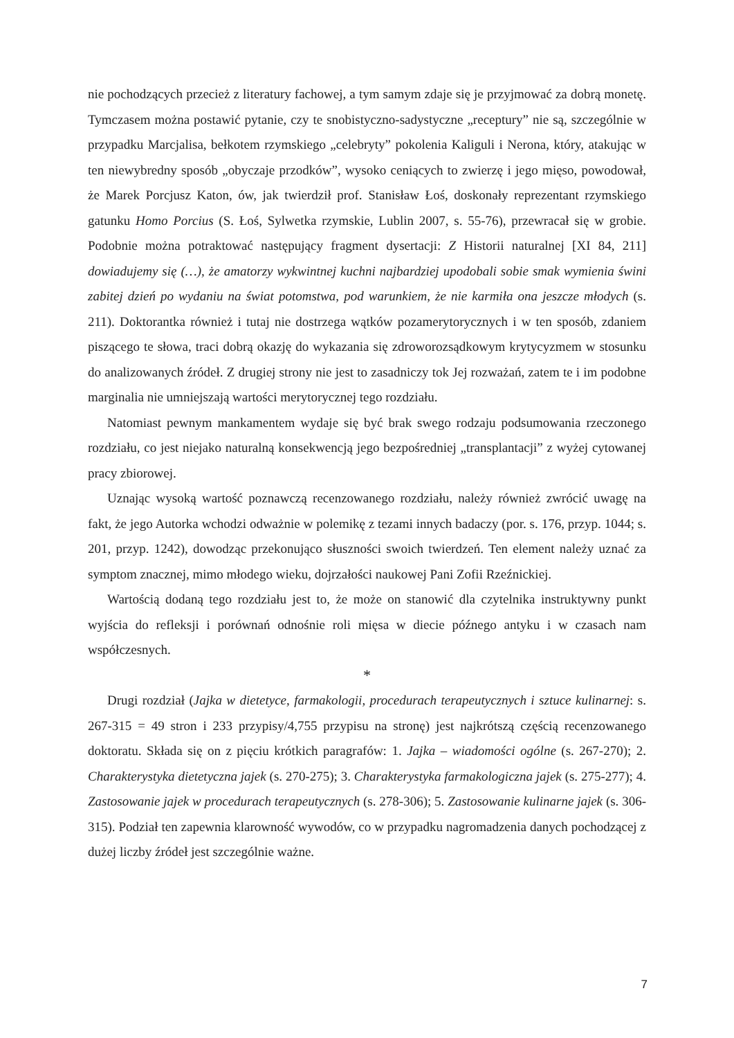nie pochodzących przecież z literatury fachowej, a tym samym zdaje się je przyjmować za dobrą monetę. Tymczasem można postawić pytanie, czy te snobistyczno-sadystyczne „receptury” nie są, szczególnie w przypadku Marcjalisa, bełkotem rzymskiego „celebryty” pokolenia Kaliguli i Nerona, który, atakując w ten niewybredny sposób „obyczaje przodków”, wysoko ceniących to zwierzę i jego mięso, powodował, że Marek Porcjusz Katon, ów, jak twierdził prof. Stanisław Łoś, doskonały reprezentant rzymskiego gatunku Homo Porcius (S. Łoś, Sylwetka rzymskie, Lublin 2007, s. 55-76), przewracał się w grobie. Podobnie można potraktować następujący fragment dysertacji: Z Historii naturalnej [XI 84, 211] dowiadujemy się (…), że amatorzy wykwintnej kuchni najbardziej upodobali sobie smak wymienia świni zabitej dzień po wydaniu na świat potomstwa, pod warunkiem, że nie karmiła ona jeszcze młodych (s. 211). Doktorantka również i tutaj nie dostrzega wątków pozamerytorycznych i w ten sposób, zdaniem piszącego te słowa, traci dobrą okazję do wykazania się zdroworozsądkowym krytycyzmem w stosunku do analizowanych źródeł. Z drugiej strony nie jest to zasadniczy tok Jej rozważań, zatem te i im podobne marginalia nie umniejszają wartości merytorycznej tego rozdziału.
Natomiast pewnym mankamentem wydaje się być brak swego rodzaju podsumowania rzeczonego rozdziału, co jest niejako naturalną konsekwencją jego bezpośredniej „transplantacji” z wyżej cytowanej pracy zbiorowej.
Uznając wysoką wartość poznawczą recenzowanego rozdziału, należy również zwrócić uwagę na fakt, że jego Autorka wchodzi odważnie w polemikę z tezami innych badaczy (por. s. 176, przyp. 1044; s. 201, przyp. 1242), dowodząc przekonująco słuszności swoich twierdzeń. Ten element należy uznać za symptom znacznej, mimo młodego wieku, dojrzałości naukowej Pani Zofii Rzeźnickiej.
Wartością dodaną tego rozdziału jest to, że może on stanowić dla czytelnika instruktywny punkt wyjścia do refleksji i porównań odnośnie roli mięsa w diecie późnego antyku i w czasach nam współczesnych.
*
Drugi rozdział (Jajka w dietetyce, farmakologii, procedurach terapeutycznych i sztuce kulinarnej: s. 267-315 = 49 stron i 233 przypisy/4,755 przypisu na stronę) jest najkrótszą częścią recenzowanego doktoratu. Składa się on z pięciu krótkich paragrafów: 1. Jajka – wiadomości ogólne (s. 267-270); 2. Charakterystyka dietetyczna jajek (s. 270-275); 3. Charakterystyka farmakologiczna jajek (s. 275-277); 4. Zastosowanie jajek w procedurach terapeutycznych (s. 278-306); 5. Zastosowanie kulinarne jajek (s. 306-315). Podział ten zapewnia klarowność wywodów, co w przypadku nagromadzenia danych pochodzącej z dużej liczby źródeł jest szczególnie ważne.
7